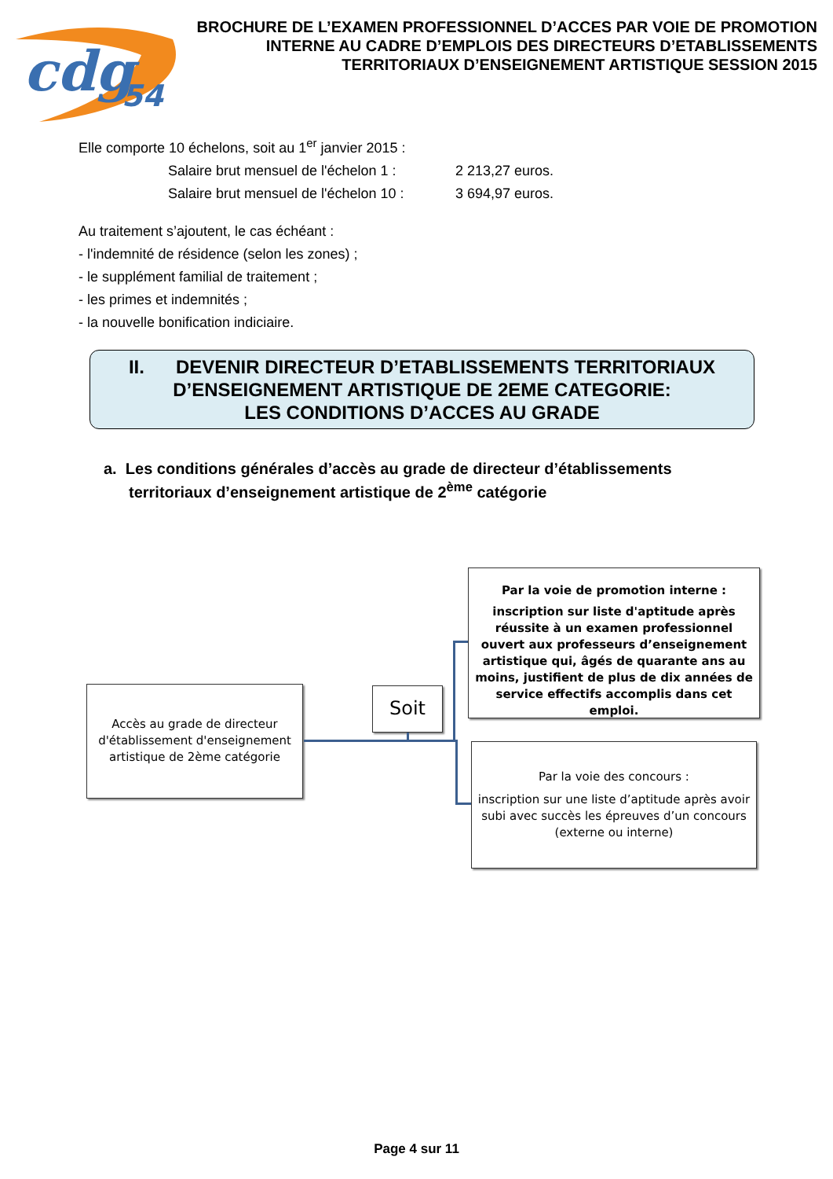cdg
54
BROCHURE DE L’EXAMEN PROFESSIONNEL D’ACCES PAR VOIE DE PROMOTION INTERNE AU CADRE D’EMPLOIS DES DIRECTEURS D’ETABLISSEMENTS TERRITORIAUX D’ENSEIGNEMENT ARTISTIQUE SESSION 2015
Elle comporte 10 échelons, soit au 1<sup>er</sup> janvier 2015 :
Salaire brut mensuel de l'échelon 1 : 2 213,27 euros.
Salaire brut mensuel de l'échelon 10 : 3 694,97 euros.
Au traitement s’ajoutent, le cas échéant :
- l'indemnité de résidence (selon les zones) ;
- le supplément familial de traitement ;
- les primes et indemnités ;
- la nouvelle bonification indiciaire.
II. DEVENIR DIRECTEUR D’ETABLISSEMENTS TERRITORIAUX D’ENSEIGNEMENT ARTISTIQUE DE 2EME CATEGORIE:
LES CONDITIONS D’ACCES AU GRADE
a. Les conditions générales d’accès au grade de directeur d’établissements territoriaux d’enseignement artistique de 2<sup>ème</sup> catégorie
Par la voie de promotion interne :
inscription sur liste d'aptitude après réussite à un examen professionnel ouvert aux professeurs d’enseignement artistique qui, âgés de quarante ans au moins, justifient de plus de dix années de service effectifs accomplis dans cet emploi.
Accès au grade de directeur d'établissement d'enseignement artistique de 2ème catégorie
Soit
Par la voie des concours :
inscription sur une liste d’aptitude après avoir subi avec succès les épreuves d’un concours (externe ou interne)
Page 4 sur 11